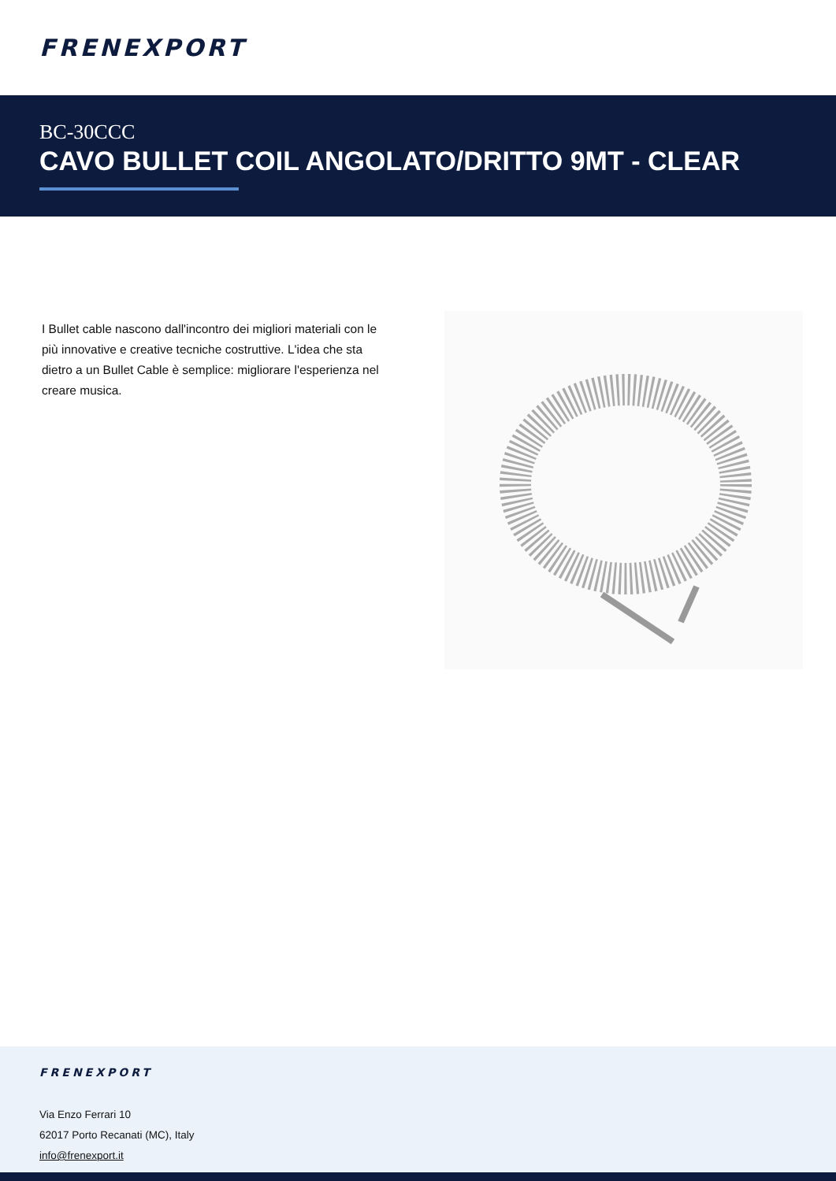FRENEXPORT
BC-30CCC
CAVO BULLET COIL ANGOLATO/DRITTO 9MT - CLEAR
I Bullet cable nascono dall'incontro dei migliori materiali con le più innovative e creative tecniche costruttive. L'idea che sta dietro a un Bullet Cable è semplice: migliorare l'esperienza nel creare musica.
FRENEXPORT
Via Enzo Ferrari 10
62017 Porto Recanati (MC), Italy
info@frenexport.it